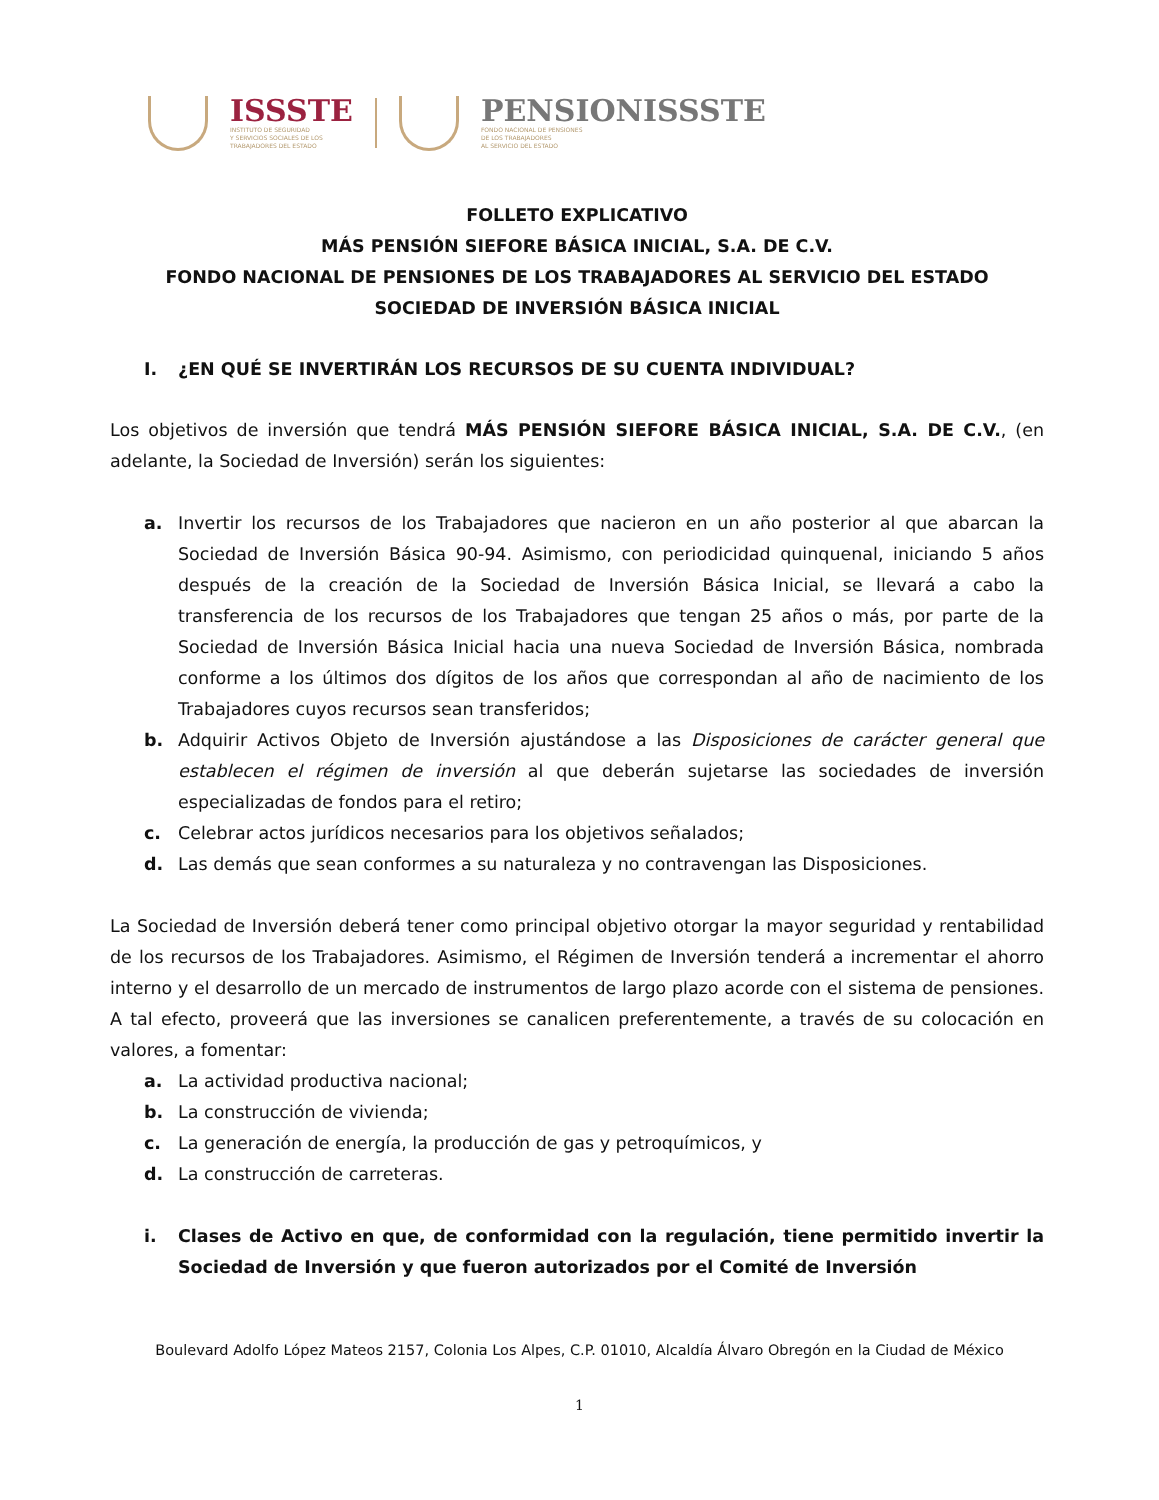ISSSTE
INSTITUTO DE SEGURIDAD
Y SERVICIOS SOCIALES DE LOS
TRABAJADORES DEL ESTADO
PENSIONISSSTE
FONDO NACIONAL DE PENSIONES
DE LOS TRABAJADORES
AL SERVICIO DEL ESTADO
FOLLETO EXPLICATIVO
MÁS PENSIÓN SIEFORE BÁSICA INICIAL, S.A. DE C.V.
FONDO NACIONAL DE PENSIONES DE LOS TRABAJADORES AL SERVICIO DEL ESTADO
SOCIEDAD DE INVERSIÓN BÁSICA INICIAL
I. ¿EN QUÉ SE INVERTIRÁN LOS RECURSOS DE SU CUENTA INDIVIDUAL?
Los objetivos de inversión que tendrá MÁS PENSIÓN SIEFORE BÁSICA INICIAL, S.A. DE C.V., (en adelante, la Sociedad de Inversión) serán los siguientes:
a. Invertir los recursos de los Trabajadores que nacieron en un año posterior al que abarcan la Sociedad de Inversión Básica 90-94. Asimismo, con periodicidad quinquenal, iniciando 5 años después de la creación de la Sociedad de Inversión Básica Inicial, se llevará a cabo la transferencia de los recursos de los Trabajadores que tengan 25 años o más, por parte de la Sociedad de Inversión Básica Inicial hacia una nueva Sociedad de Inversión Básica, nombrada conforme a los últimos dos dígitos de los años que correspondan al año de nacimiento de los Trabajadores cuyos recursos sean transferidos;
b. Adquirir Activos Objeto de Inversión ajustándose a las Disposiciones de carácter general que establecen el régimen de inversión al que deberán sujetarse las sociedades de inversión especializadas de fondos para el retiro;
c. Celebrar actos jurídicos necesarios para los objetivos señalados;
d. Las demás que sean conformes a su naturaleza y no contravengan las Disposiciones.
La Sociedad de Inversión deberá tener como principal objetivo otorgar la mayor seguridad y rentabilidad de los recursos de los Trabajadores. Asimismo, el Régimen de Inversión tenderá a incrementar el ahorro interno y el desarrollo de un mercado de instrumentos de largo plazo acorde con el sistema de pensiones. A tal efecto, proveerá que las inversiones se canalicen preferentemente, a través de su colocación en valores, a fomentar:
a. La actividad productiva nacional;
b. La construcción de vivienda;
c. La generación de energía, la producción de gas y petroquímicos, y
d. La construcción de carreteras.
i. Clases de Activo en que, de conformidad con la regulación, tiene permitido invertir la Sociedad de Inversión y que fueron autorizados por el Comité de Inversión
Boulevard Adolfo López Mateos 2157, Colonia Los Alpes, C.P. 01010, Alcaldía Álvaro Obregón en la Ciudad de México
1